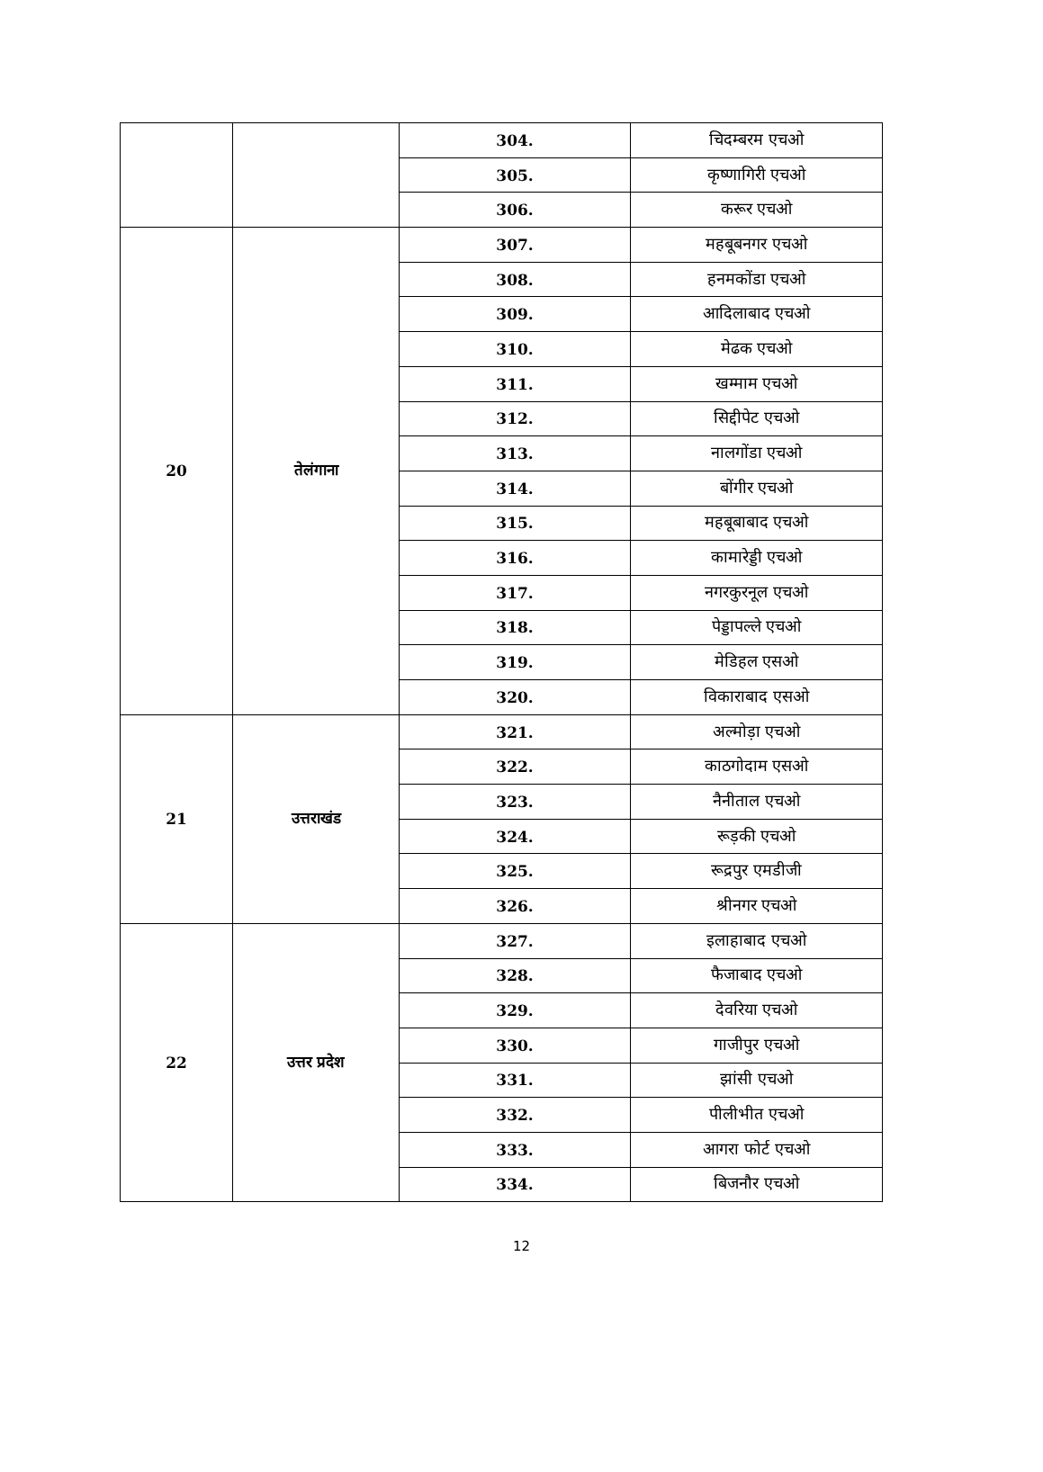| | | 304. | चिदम्बरम एचओ |
| | | 305. | कृष्णागिरी एचओ |
| | | 306. | करूर एचओ |
| 20 | तेलंगाना | 307. | महबूबनगर एचओ |
| | | 308. | हनमकोंडा एचओ |
| | | 309. | आदिलाबाद एचओ |
| | | 310. | मेढक एचओ |
| | | 311. | खम्माम एचओ |
| | | 312. | सिद्दीपेट एचओ |
| | | 313. | नालगोंडा एचओ |
| | | 314. | बोंगीर एचओ |
| | | 315. | महबूबाबाद एचओ |
| | | 316. | कामारेड्डी एचओ |
| | | 317. | नगरकुरनूल एचओ |
| | | 318. | पेड्डापल्ले एचओ |
| | | 319. | मेडिहल एसओ |
| | | 320. | विकाराबाद एसओ |
| 21 | उत्तराखंड | 321. | अल्मोड़ा एचओ |
| | | 322. | काठगोदाम एसओ |
| | | 323. | नैनीताल एचओ |
| | | 324. | रूड़की एचओ |
| | | 325. | रूद्रपुर एमडीजी |
| | | 326. | श्रीनगर एचओ |
| 22 | उत्तर प्रदेश | 327. | इलाहाबाद एचओ |
| | | 328. | फैजाबाद एचओ |
| | | 329. | देवरिया एचओ |
| | | 330. | गाजीपुर एचओ |
| | | 331. | झांसी एचओ |
| | | 332. | पीलीभीत एचओ |
| | | 333. | आगरा फोर्ट एचओ |
| | | 334. | बिजनौर एचओ |
12